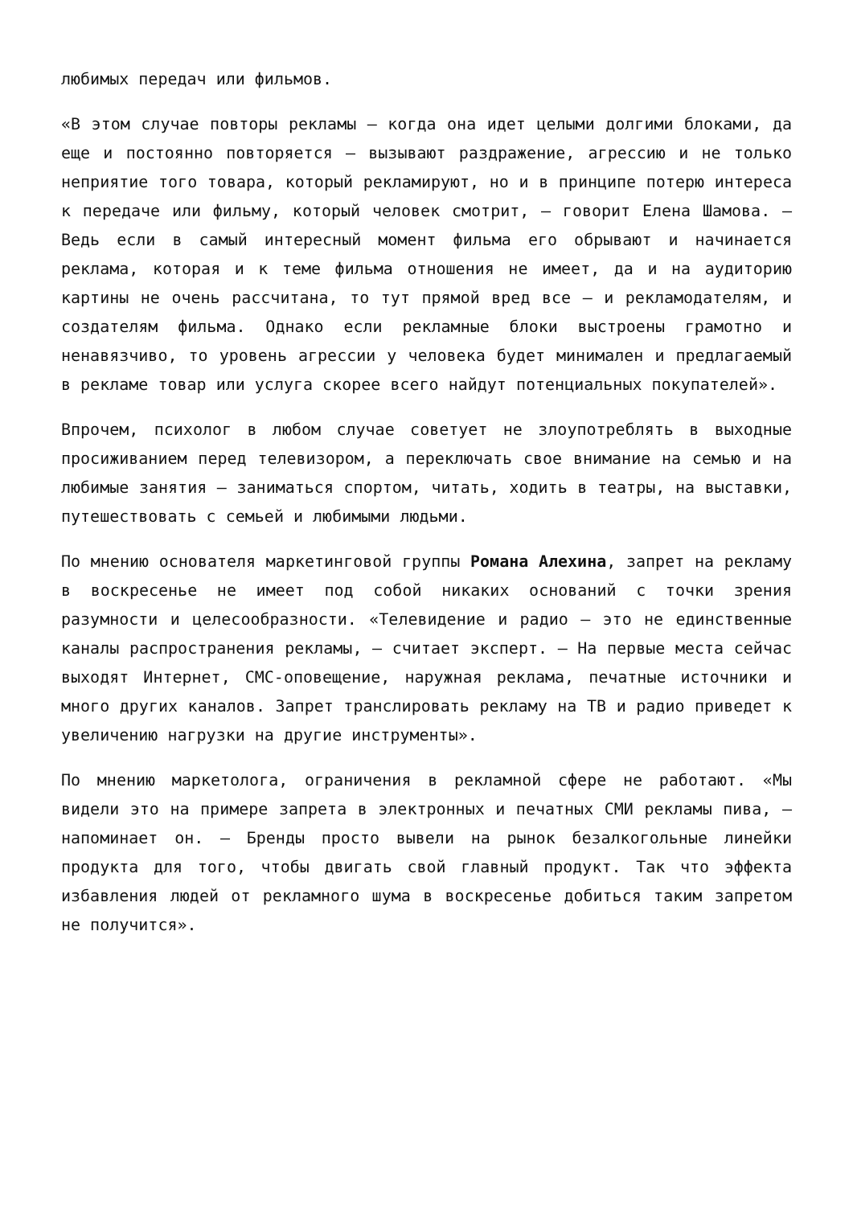любимых передач или фильмов.
«В этом случае повторы рекламы — когда она идет целыми долгими блоками, да еще и постоянно повторяется — вызывают раздражение, агрессию и не только неприятие того товара, который рекламируют, но и в принципе потерю интереса к передаче или фильму, который человек смотрит, — говорит Елена Шамова. — Ведь если в самый интересный момент фильма его обрывают и начинается реклама, которая и к теме фильма отношения не имеет, да и на аудиторию картины не очень рассчитана, то тут прямой вред все — и рекламодателям, и создателям фильма. Однако если рекламные блоки выстроены грамотно и ненавязчиво, то уровень агрессии у человека будет минимален и предлагаемый в рекламе товар или услуга скорее всего найдут потенциальных покупателей».
Впрочем, психолог в любом случае советует не злоупотреблять в выходные просиживанием перед телевизором, а переключать свое внимание на семью и на любимые занятия — заниматься спортом, читать, ходить в театры, на выставки, путешествовать с семьей и любимыми людьми.
По мнению основателя маркетинговой группы Романа Алехина, запрет на рекламу в воскресенье не имеет под собой никаких оснований с точки зрения разумности и целесообразности. «Телевидение и радио — это не единственные каналы распространения рекламы, — считает эксперт. — На первые места сейчас выходят Интернет, СМС-оповещение, наружная реклама, печатные источники и много других каналов. Запрет транслировать рекламу на ТВ и радио приведет к увеличению нагрузки на другие инструменты».
По мнению маркетолога, ограничения в рекламной сфере не работают. «Мы видели это на примере запрета в электронных и печатных СМИ рекламы пива, — напоминает он. — Бренды просто вывели на рынок безалкогольные линейки продукта для того, чтобы двигать свой главный продукт. Так что эффекта избавления людей от рекламного шума в воскресенье добиться таким запретом не получится».